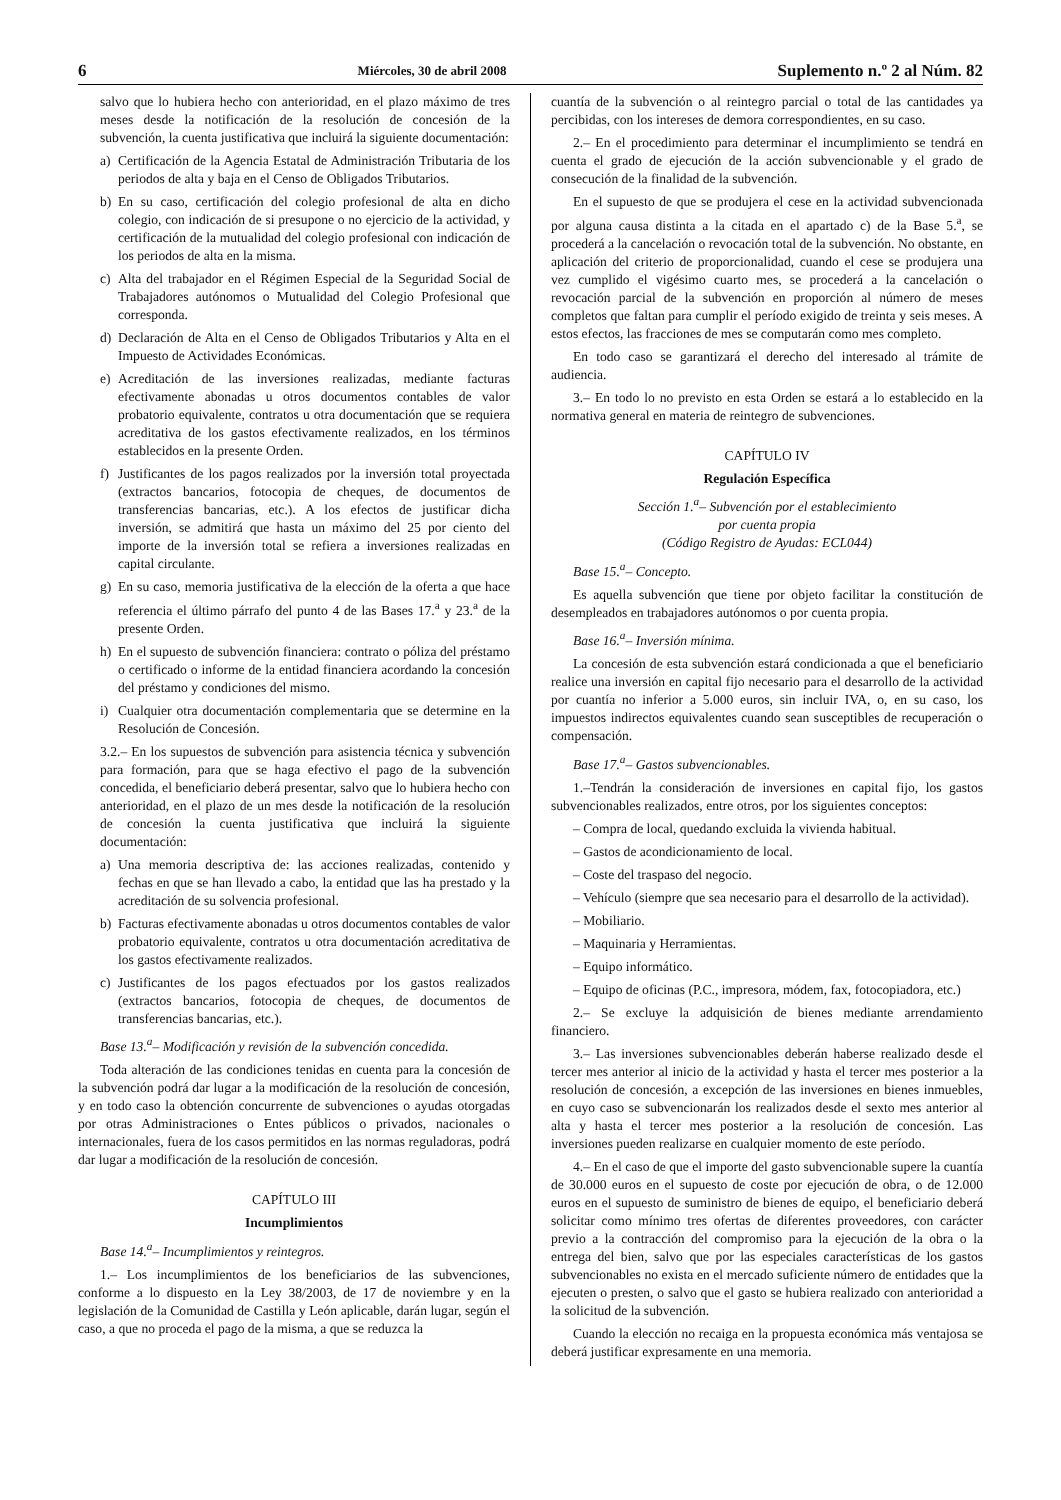6 Miércoles, 30 de abril 2008 Suplemento n.º 2 al Núm. 82
salvo que lo hubiera hecho con anterioridad, en el plazo máximo de tres meses desde la notificación de la resolución de concesión de la subvención, la cuenta justificativa que incluirá la siguiente documentación:
a) Certificación de la Agencia Estatal de Administración Tributaria de los periodos de alta y baja en el Censo de Obligados Tributarios.
b) En su caso, certificación del colegio profesional de alta en dicho colegio, con indicación de si presupone o no ejercicio de la actividad, y certificación de la mutualidad del colegio profesional con indicación de los periodos de alta en la misma.
c) Alta del trabajador en el Régimen Especial de la Seguridad Social de Trabajadores autónomos o Mutualidad del Colegio Profesional que corresponda.
d) Declaración de Alta en el Censo de Obligados Tributarios y Alta en el Impuesto de Actividades Económicas.
e) Acreditación de las inversiones realizadas, mediante facturas efectivamente abonadas u otros documentos contables de valor probatorio equivalente, contratos u otra documentación que se requiera acreditativa de los gastos efectivamente realizados, en los términos establecidos en la presente Orden.
f) Justificantes de los pagos realizados por la inversión total proyectada (extractos bancarios, fotocopia de cheques, de documentos de transferencias bancarias, etc.). A los efectos de justificar dicha inversión, se admitirá que hasta un máximo del 25 por ciento del importe de la inversión total se refiera a inversiones realizadas en capital circulante.
g) En su caso, memoria justificativa de la elección de la oferta a que hace referencia el último párrafo del punto 4 de las Bases 17.<sup>a</sup> y 23.<sup>a</sup> de la presente Orden.
h) En el supuesto de subvención financiera: contrato o póliza del préstamo o certificado o informe de la entidad financiera acordando la concesión del préstamo y condiciones del mismo.
i) Cualquier otra documentación complementaria que se determine en la Resolución de Concesión.
3.2.– En los supuestos de subvención para asistencia técnica y subvención para formación, para que se haga efectivo el pago de la subvención concedida, el beneficiario deberá presentar, salvo que lo hubiera hecho con anterioridad, en el plazo de un mes desde la notificación de la resolución de concesión la cuenta justificativa que incluirá la siguiente documentación:
a) Una memoria descriptiva de: las acciones realizadas, contenido y fechas en que se han llevado a cabo, la entidad que las ha prestado y la acreditación de su solvencia profesional.
b) Facturas efectivamente abonadas u otros documentos contables de valor probatorio equivalente, contratos u otra documentación acreditativa de los gastos efectivamente realizados.
c) Justificantes de los pagos efectuados por los gastos realizados (extractos bancarios, fotocopia de cheques, de documentos de transferencias bancarias, etc.).
Base 13.<sup>a</sup>– Modificación y revisión de la subvención concedida.
Toda alteración de las condiciones tenidas en cuenta para la concesión de la subvención podrá dar lugar a la modificación de la resolución de concesión, y en todo caso la obtención concurrente de subvenciones o ayudas otorgadas por otras Administraciones o Entes públicos o privados, nacionales o internacionales, fuera de los casos permitidos en las normas reguladoras, podrá dar lugar a modificación de la resolución de concesión.
CAPÍTULO III
Incumplimientos
Base 14.<sup>a</sup>– Incumplimientos y reintegros.
1.– Los incumplimientos de los beneficiarios de las subvenciones, conforme a lo dispuesto en la Ley 38/2003, de 17 de noviembre y en la legislación de la Comunidad de Castilla y León aplicable, darán lugar, según el caso, a que no proceda el pago de la misma, a que se reduzca la
cuantía de la subvención o al reintegro parcial o total de las cantidades ya percibidas, con los intereses de demora correspondientes, en su caso.
2.– En el procedimiento para determinar el incumplimiento se tendrá en cuenta el grado de ejecución de la acción subvencionable y el grado de consecución de la finalidad de la subvención.
En el supuesto de que se produjera el cese en la actividad subvencionada por alguna causa distinta a la citada en el apartado c) de la Base 5.<sup>a</sup>, se procederá a la cancelación o revocación total de la subvención. No obstante, en aplicación del criterio de proporcionalidad, cuando el cese se produjera una vez cumplido el vigésimo cuarto mes, se procederá a la cancelación o revocación parcial de la subvención en proporción al número de meses completos que faltan para cumplir el período exigido de treinta y seis meses. A estos efectos, las fracciones de mes se computarán como mes completo.
En todo caso se garantizará el derecho del interesado al trámite de audiencia.
3.– En todo lo no previsto en esta Orden se estará a lo establecido en la normativa general en materia de reintegro de subvenciones.
CAPÍTULO IV
Regulación Específica
Sección 1.<sup>a</sup>– Subvención por el establecimiento
por cuenta propia
(Código Registro de Ayudas: ECL044)
Base 15.<sup>a</sup>– Concepto.
Es aquella subvención que tiene por objeto facilitar la constitución de desempleados en trabajadores autónomos o por cuenta propia.
Base 16.<sup>a</sup>– Inversión mínima.
La concesión de esta subvención estará condicionada a que el beneficiario realice una inversión en capital fijo necesario para el desarrollo de la actividad por cuantía no inferior a 5.000 euros, sin incluir IVA, o, en su caso, los impuestos indirectos equivalentes cuando sean susceptibles de recuperación o compensación.
Base 17.<sup>a</sup>– Gastos subvencionables.
1.–Tendrán la consideración de inversiones en capital fijo, los gastos subvencionables realizados, entre otros, por los siguientes conceptos:
– Compra de local, quedando excluida la vivienda habitual.
– Gastos de acondicionamiento de local.
– Coste del traspaso del negocio.
– Vehículo (siempre que sea necesario para el desarrollo de la actividad).
– Mobiliario.
– Maquinaria y Herramientas.
– Equipo informático.
– Equipo de oficinas (P.C., impresora, módem, fax, fotocopiadora, etc.)
2.– Se excluye la adquisición de bienes mediante arrendamiento financiero.
3.– Las inversiones subvencionables deberán haberse realizado desde el tercer mes anterior al inicio de la actividad y hasta el tercer mes posterior a la resolución de concesión, a excepción de las inversiones en bienes inmuebles, en cuyo caso se subvencionarán los realizados desde el sexto mes anterior al alta y hasta el tercer mes posterior a la resolución de concesión. Las inversiones pueden realizarse en cualquier momento de este período.
4.– En el caso de que el importe del gasto subvencionable supere la cuantía de 30.000 euros en el supuesto de coste por ejecución de obra, o de 12.000 euros en el supuesto de suministro de bienes de equipo, el beneficiario deberá solicitar como mínimo tres ofertas de diferentes proveedores, con carácter previo a la contracción del compromiso para la ejecución de la obra o la entrega del bien, salvo que por las especiales características de los gastos subvencionables no exista en el mercado suficiente número de entidades que la ejecuten o presten, o salvo que el gasto se hubiera realizado con anterioridad a la solicitud de la subvención.
Cuando la elección no recaiga en la propuesta económica más ventajosa se deberá justificar expresamente en una memoria.